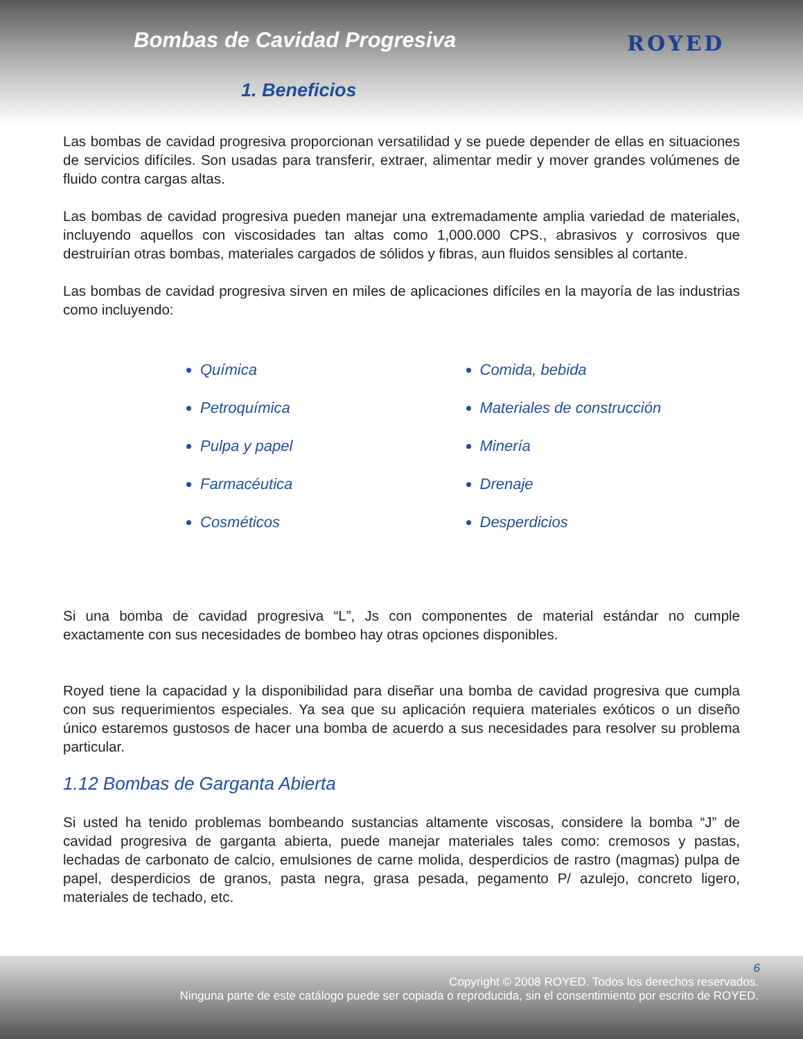Bombas de Cavidad Progresiva
1. Beneficios
ROYED
Las bombas de cavidad progresiva proporcionan versatilidad y se puede depender de ellas en situaciones de servicios difíciles. Son usadas para transferir, extraer, alimentar medir y mover grandes volúmenes de fluido contra cargas altas.
Las bombas de cavidad progresiva pueden manejar una extremadamente amplia variedad de materiales, incluyendo aquellos con viscosidades tan altas como 1,000.000 CPS., abrasivos y corrosivos que destruirían otras bombas, materiales cargados de sólidos y fibras, aun fluidos sensibles al cortante.
Las bombas de cavidad progresiva sirven en miles de aplicaciones difíciles en la mayoría de las industrias como incluyendo:
Química
Petroquímica
Pulpa y papel
Farmacéutica
Cosméticos
Comida, bebida
Materiales de construcción
Minería
Drenaje
Desperdicios
Si una bomba de cavidad progresiva “L”, Js con componentes de material estándar no cumple exactamente con sus necesidades de bombeo hay otras opciones disponibles.
Royed tiene la capacidad y la disponibilidad para diseñar una bomba de cavidad progresiva que cumpla con sus requerimientos especiales. Ya sea que su aplicación requiera materiales exóticos o un diseño único estaremos gustosos de hacer una bomba de acuerdo a sus necesidades para resolver su problema particular.
1.12 Bombas de Garganta Abierta
Si usted ha tenido problemas bombeando sustancias altamente viscosas, considere la bomba “J” de cavidad progresiva de garganta abierta, puede manejar materiales tales como: cremosos y pastas, lechadas de carbonato de calcio, emulsiones de carne molida, desperdicios de rastro (magmas) pulpa de papel, desperdicios de granos, pasta negra, grasa pesada, pegamento P/ azulejo, concreto ligero, materiales de techado, etc.
6
Copyright © 2008 ROYED. Todos los derechos reservados.
Ninguna parte de este catálogo puede ser copiada o reproducida, sin el consentimiento por escrito de ROYED.